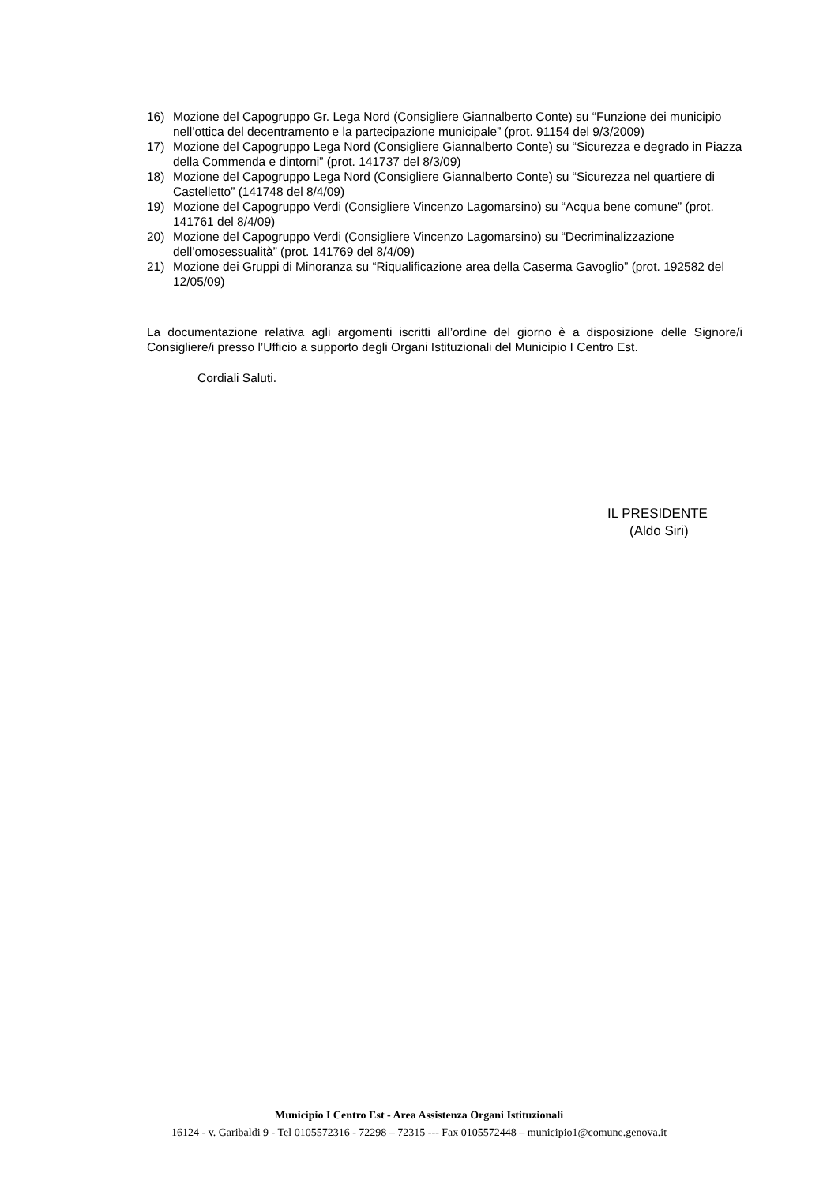16) Mozione del Capogruppo Gr. Lega Nord (Consigliere Giannalberto Conte) su “Funzione dei municipio nell’ottica del decentramento e la partecipazione municipale” (prot. 91154 del 9/3/2009)
17) Mozione del Capogruppo Lega Nord (Consigliere Giannalberto Conte) su “Sicurezza e degrado in Piazza della Commenda e dintorni” (prot. 141737 del 8/3/09)
18) Mozione del Capogruppo Lega Nord (Consigliere Giannalberto Conte) su “Sicurezza nel quartiere di Castelletto” (141748 del 8/4/09)
19) Mozione del Capogruppo Verdi (Consigliere Vincenzo Lagomarsino) su “Acqua bene comune” (prot. 141761 del 8/4/09)
20) Mozione del Capogruppo Verdi (Consigliere Vincenzo Lagomarsino) su “Decriminalizzazione dell’omosessualità” (prot. 141769 del 8/4/09)
21) Mozione dei Gruppi di Minoranza su “Riqualificazione area della Caserma Gavoglio” (prot. 192582 del 12/05/09)
La documentazione relativa agli argomenti iscritti all’ordine del giorno è a disposizione delle Signore/i Consigliere/i presso l’Ufficio a supporto degli Organi Istituzionali del Municipio I Centro Est.
Cordiali Saluti.
IL PRESIDENTE
(Aldo Siri)
Municipio I Centro Est - Area Assistenza Organi Istituzionali
16124 - v. Garibaldi 9 - Tel 0105572316 - 72298 – 72315 --- Fax 0105572448 – municipio1@comune.genova.it